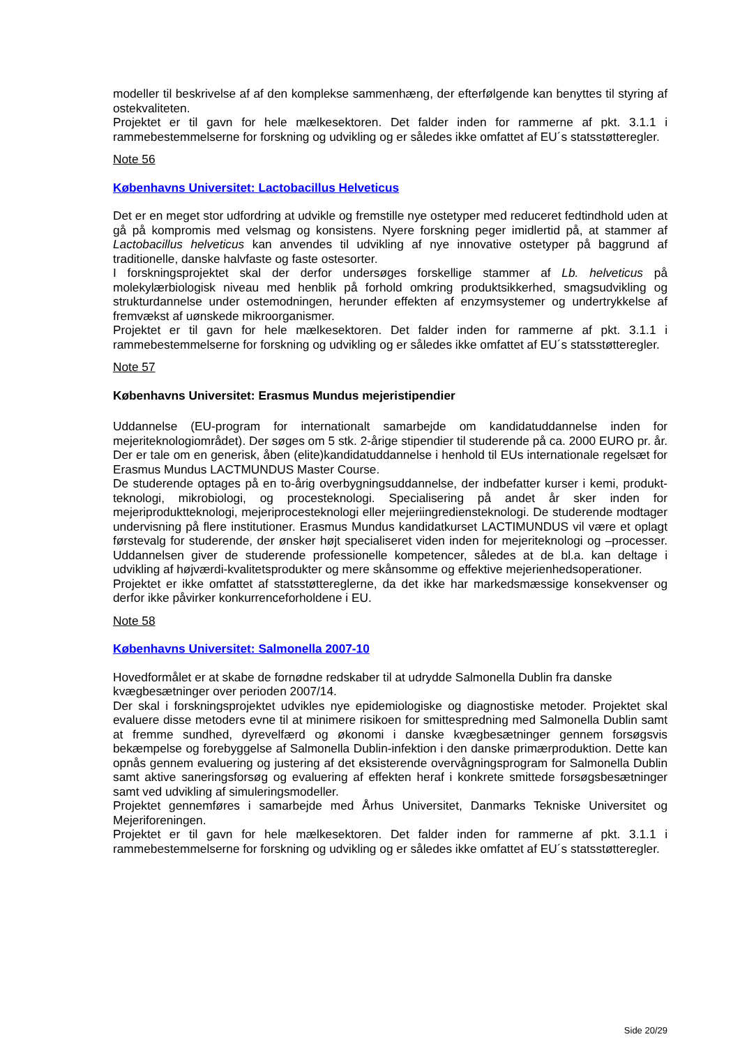modeller til beskrivelse af af den komplekse sammenhæng, der efterfølgende kan benyttes til styring af ostekvaliteten.
Projektet er til gavn for hele mælkesektoren. Det falder inden for rammerne af pkt. 3.1.1 i rammebestemmelserne for forskning og udvikling og er således ikke omfattet af EU´s statsstøtteregler.
Note 56
Københavns Universitet: Lactobacillus Helveticus
Det er en meget stor udfordring at udvikle og fremstille nye ostetyper med reduceret fedtindhold uden at gå på kompromis med velsmag og konsistens. Nyere forskning peger imidlertid på, at stammer af Lactobacillus helveticus kan anvendes til udvikling af nye innovative ostetyper på baggrund af traditionelle, danske halvfaste og faste ostesorter.
I forskningsprojektet skal der derfor undersøges forskellige stammer af Lb. helveticus på molekylærbiologisk niveau med henblik på forhold omkring produktsikkerhed, smagsudvikling og strukturdannelse under ostemodningen, herunder effekten af enzymsystemer og undertrykkelse af fremvækst af uønskede mikroorganismer.
Projektet er til gavn for hele mælkesektoren. Det falder inden for rammerne af pkt. 3.1.1 i rammebestemmelserne for forskning og udvikling og er således ikke omfattet af EU´s statsstøtteregler.
Note 57
Københavns Universitet: Erasmus Mundus mejeristipendier
Uddannelse (EU-program for internationalt samarbejde om kandidatuddannelse inden for mejeriteknologiområdet). Der søges om 5 stk. 2-årige stipendier til studerende på ca. 2000 EURO pr. år. Der er tale om en generisk, åben (elite)kandidatuddannelse i henhold til EUs internationale regelsæt for Erasmus Mundus LACTMUNDUS Master Course.
De studerende optages på en to-årig overbygningsuddannelse, der indbefatter kurser i kemi, produkt-teknologi, mikrobiologi, og procesteknologi. Specialisering på andet år sker inden for mejeriproduktteknologi, mejeriprocesteknologi eller mejeriingrediensteknologi. De studerende modtager undervisning på flere institutioner. Erasmus Mundus kandidatkurset LACTIMUNDUS vil være et oplagt førstevalg for studerende, der ønsker højt specialiseret viden inden for mejeriteknologi og –processer. Uddannelsen giver de studerende professionelle kompetencer, således at de bl.a. kan deltage i udvikling af højværdi-kvalitetsprodukter og mere skånsomme og effektive mejerienhedsoperationer.
Projektet er ikke omfattet af statsstøttereglerne, da det ikke har markedsmæssige konsekvenser og derfor ikke påvirker konkurrenceforholdene i EU.
Note 58
Københavns Universitet: Salmonella 2007-10
Hovedformålet er at skabe de fornødne redskaber til at udrydde Salmonella Dublin fra danske kvægbesætninger over perioden 2007/14.
Der skal i forskningsprojektet udvikles nye epidemiologiske og diagnostiske metoder. Projektet skal evaluere disse metoders evne til at minimere risikoen for smittespredning med Salmonella Dublin samt at fremme sundhed, dyrevelfærd og økonomi i danske kvægbesætninger gennem forsøgsvis bekæmpelse og forebyggelse af Salmonella Dublin-infektion i den danske primærproduktion. Dette kan opnås gennem evaluering og justering af det eksisterende overvågningsprogram for Salmonella Dublin samt aktive saneringsforsøg og evaluering af effekten heraf i konkrete smittede forsøgsbesætninger samt ved udvikling af simuleringsmodeller.
Projektet gennemføres i samarbejde med Århus Universitet, Danmarks Tekniske Universitet og Mejeriforeningen.
Projektet er til gavn for hele mælkesektoren. Det falder inden for rammerne af pkt. 3.1.1 i rammebestemmelserne for forskning og udvikling og er således ikke omfattet af EU´s statsstøtteregler.
Side 20/29